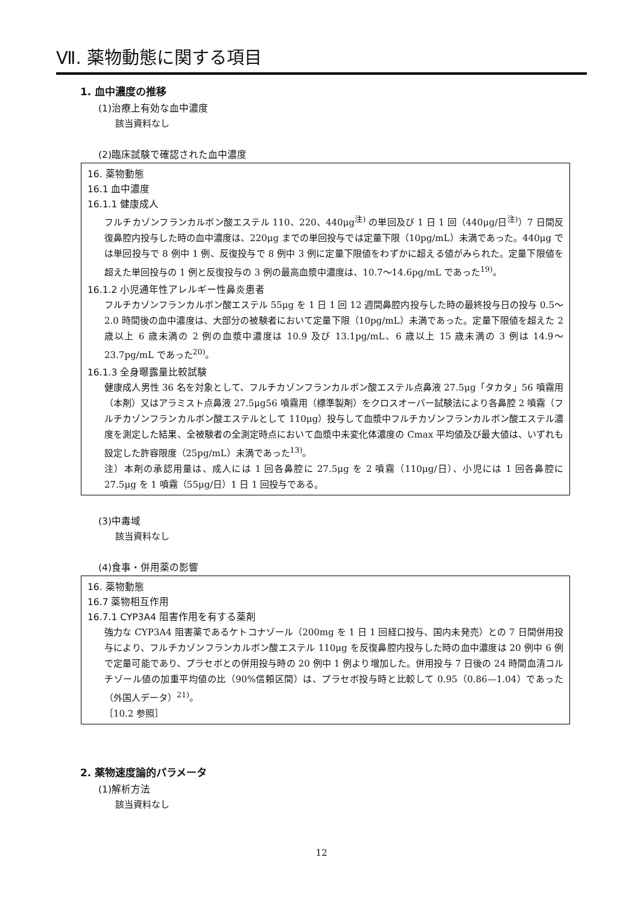Ⅶ. 薬物動態に関する項目
1. 血中濃度の推移
(1)治療上有効な血中濃度
該当資料なし
(2)臨床試験で確認された血中濃度
16. 薬物動態
16.1 血中濃度
16.1.1 健康成人
フルチカゾンフランカルボン酸エステル 110、220、440μg<sup>注)</sup> の単回及び 1 日 1 回（440μg/日<sup>注)</sup>）7 日間反復鼻腔内投与した時の血中濃度は、220μg までの単回投与では定量下限（10pg/mL）未満であった。440μg では単回投与で 8 例中 1 例、反復投与で 8 例中 3 例に定量下限値をわずかに超える値がみられた。定量下限値を超えた単回投与の 1 例と反復投与の 3 例の最高血漿中濃度は、10.7～14.6pg/mL であった<sup>19)</sup>。
16.1.2 小児通年性アレルギー性鼻炎患者
フルチカゾンフランカルボン酸エステル 55μg を 1 日 1 回 12 週間鼻腔内投与した時の最終投与日の投与 0.5～2.0 時間後の血中濃度は、大部分の被験者において定量下限（10pg/mL）未満であった。定量下限値を超えた 2 歳以上 6 歳未満の 2 例の血漿中濃度は 10.9 及び 13.1pg/mL、6 歳以上 15 歳未満の 3 例は 14.9～23.7pg/mL であった<sup>20)</sup>。
16.1.3 全身曝露量比較試験
健康成人男性 36 名を対象として、フルチカゾンフランカルボン酸エステル点鼻液 27.5μg「タカタ」56 噴霧用（本剤）又はアラミスト点鼻液 27.5μg56 噴霧用（標準製剤）をクロスオーバー試験法により各鼻腔 2 噴霧（フルチカゾンフランカルボン酸エステルとして 110μg）投与して血漿中フルチカゾンフランカルボン酸エステル濃度を測定した結果、全被験者の全測定時点において血漿中未変化体濃度の Cmax 平均値及び最大値は、いずれも設定した許容限度（25pg/mL）未満であった<sup>13)</sup>。
注）本剤の承認用量は、成人には 1 回各鼻腔に 27.5μg を 2 噴霧（110μg/日）、小児には 1 回各鼻腔に 27.5μg を 1 噴霧（55μg/日）1 日 1 回投与である。
(3)中毒域
該当資料なし
(4)食事・併用薬の影響
16. 薬物動態
16.7 薬物相互作用
16.7.1 CYP3A4 阻害作用を有する薬剤
強力な CYP3A4 阻害薬であるケトコナゾール（200mg を 1 日 1 回経口投与、国内未発売）との 7 日間併用投与により、フルチカゾンフランカルボン酸エステル 110μg を反復鼻腔内投与した時の血中濃度は 20 例中 6 例で定量可能であり、プラセボとの併用投与時の 20 例中 1 例より増加した。併用投与 7 日後の 24 時間血清コルチゾール値の加重平均値の比（90%信頼区間）は、プラセボ投与時と比較して 0.95（0.86—1.04）であった（外国人データ）<sup>21)</sup>。
［10.2 参照］
2. 薬物速度論的パラメータ
(1)解析方法
該当資料なし
12